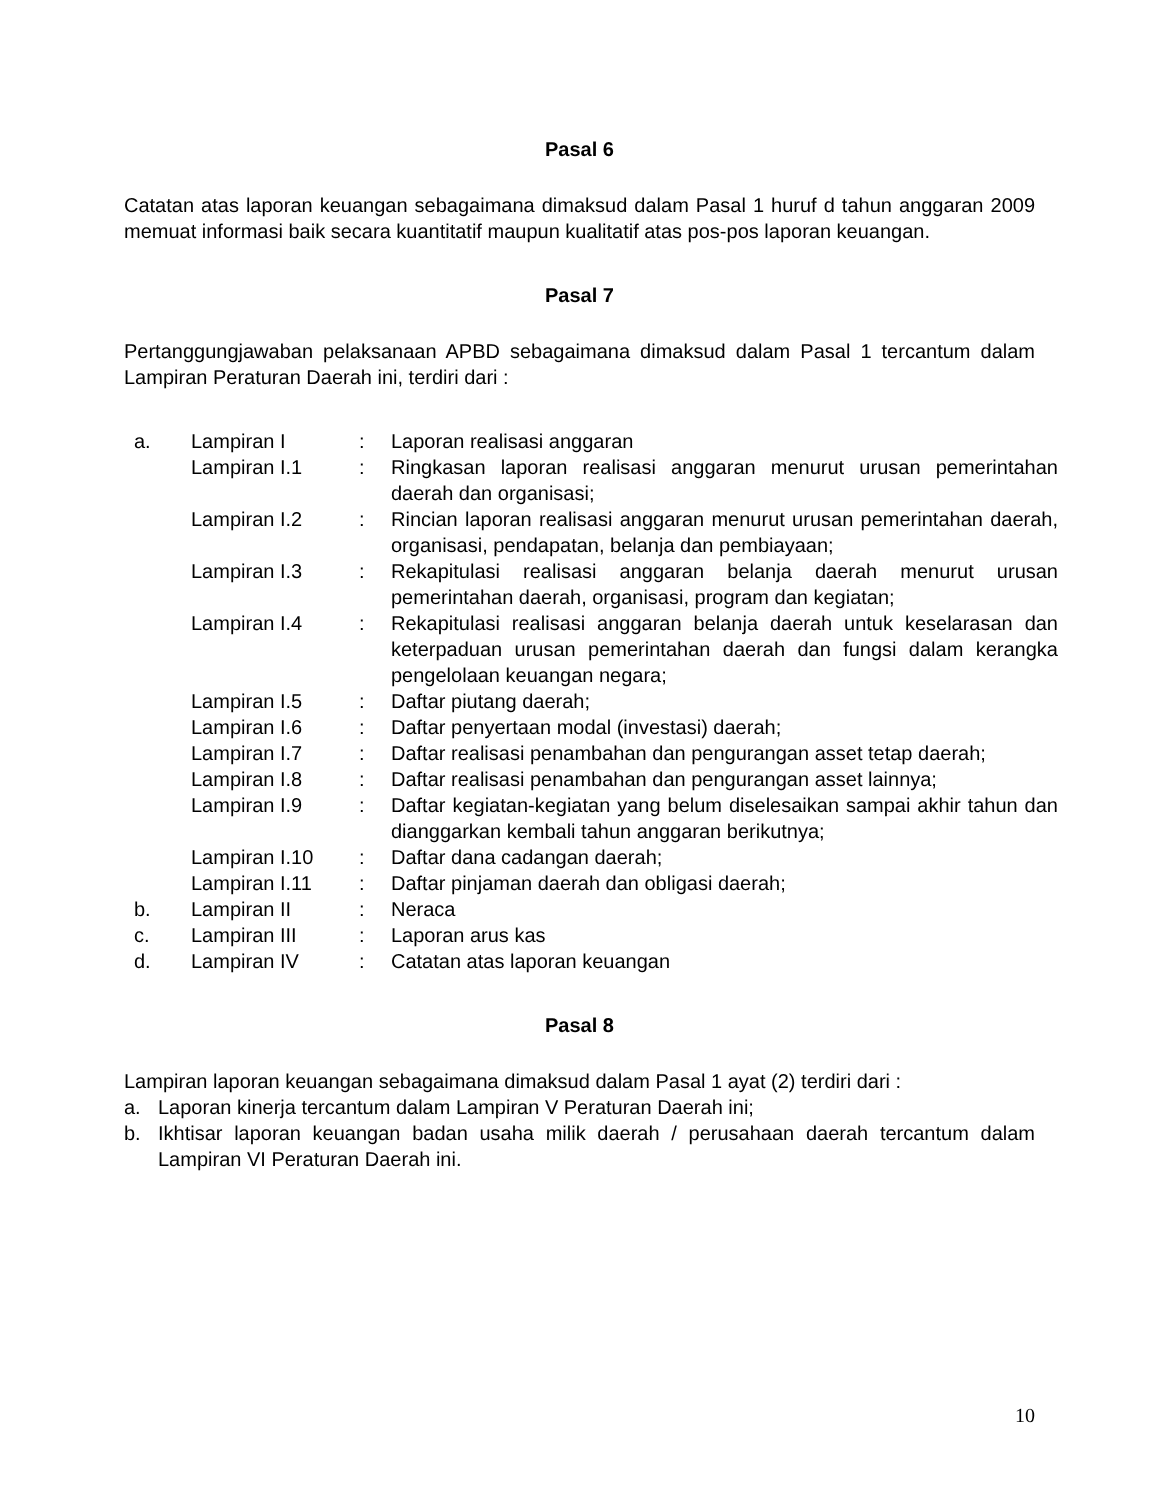Pasal 6
Catatan atas laporan keuangan sebagaimana dimaksud dalam Pasal 1 huruf d tahun anggaran 2009 memuat informasi baik secara kuantitatif maupun kualitatif atas pos-pos laporan keuangan.
Pasal 7
Pertanggungjawaban pelaksanaan APBD sebagaimana dimaksud dalam Pasal 1 tercantum dalam Lampiran Peraturan Daerah ini, terdiri dari :
| a. | Lampiran I | : | Laporan realisasi anggaran |
| | Lampiran I.1 | : | Ringkasan laporan realisasi anggaran menurut urusan pemerintahan daerah dan organisasi; |
| | Lampiran I.2 | : | Rincian laporan realisasi anggaran menurut urusan pemerintahan daerah, organisasi, pendapatan, belanja dan pembiayaan; |
| | Lampiran I.3 | : | Rekapitulasi realisasi anggaran belanja daerah menurut urusan pemerintahan daerah, organisasi, program dan kegiatan; |
| | Lampiran I.4 | : | Rekapitulasi realisasi anggaran belanja daerah untuk keselarasan dan keterpaduan urusan pemerintahan daerah dan fungsi dalam kerangka pengelolaan keuangan negara; |
| | Lampiran I.5 | : | Daftar piutang daerah; |
| | Lampiran I.6 | : | Daftar penyertaan modal (investasi) daerah; |
| | Lampiran I.7 | : | Daftar realisasi penambahan dan pengurangan asset tetap daerah; |
| | Lampiran I.8 | : | Daftar realisasi penambahan dan pengurangan asset lainnya; |
| | Lampiran I.9 | : | Daftar kegiatan-kegiatan yang belum diselesaikan sampai akhir tahun dan dianggarkan kembali tahun anggaran berikutnya; |
| | Lampiran I.10 | : | Daftar dana cadangan daerah; |
| | Lampiran I.11 | : | Daftar pinjaman daerah dan obligasi daerah; |
| b. | Lampiran II | : | Neraca |
| c. | Lampiran III | : | Laporan arus kas |
| d. | Lampiran IV | : | Catatan atas laporan keuangan |
Pasal 8
Lampiran laporan keuangan sebagaimana dimaksud dalam Pasal 1 ayat (2) terdiri dari :
a. Laporan kinerja tercantum dalam Lampiran V Peraturan Daerah ini;
b. Ikhtisar laporan keuangan badan usaha milik daerah / perusahaan daerah tercantum dalam Lampiran VI Peraturan Daerah ini.
10